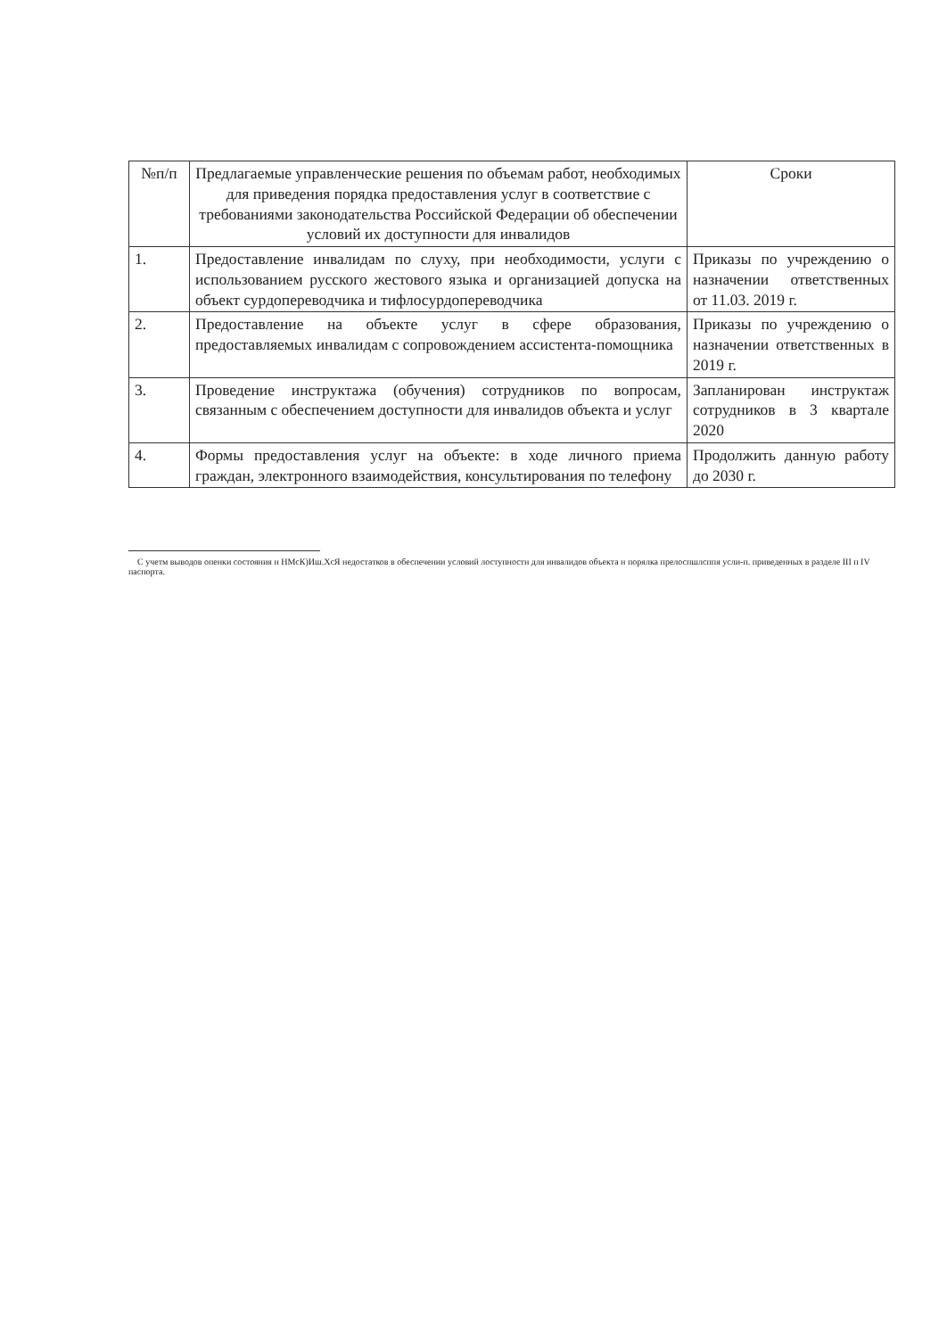| №п/п | Предлагаемые управленческие решения по объемам работ, необходимых для приведения порядка предоставления услуг в соответствие с требованиями законодательства Российской Федерации об обеспечении условий их доступности для инвалидов | Сроки |
| --- | --- | --- |
| 1. | Предоставление инвалидам по слуху, при необходимости, услуги с использованием русского жестового языка и организацией допуска на объект сурдопереводчика и тифлосурдопереводчика | Приказы по учреждению о назначении ответственных от 11.03. 2019 г. |
| 2. | Предоставление на объекте услуг в сфере образования, предоставляемых инвалидам с сопровождением ассистента-помощника | Приказы по учреждению о назначении ответственных в 2019 г. |
| 3. | Проведение инструктажа (обучения) сотрудников по вопросам, связанным с обеспечением доступности для инвалидов объекта и услуг | Запланирован инструктаж сотрудников в 3 квартале 2020 |
| 4. | Формы предоставления услуг на объекте: в ходе личного приема граждан, электронного взаимодействия, консультирования по телефону | Продолжить данную работу до 2030 г. |
С учетм выводов опенки состояния н НМсК)Иш.ХсЯ недостатков в обеспечении условий лоступностн для инвалидов объекта н порялка прелоспшлсппя усли-п. приведенных в разделе III п IV паспорта.